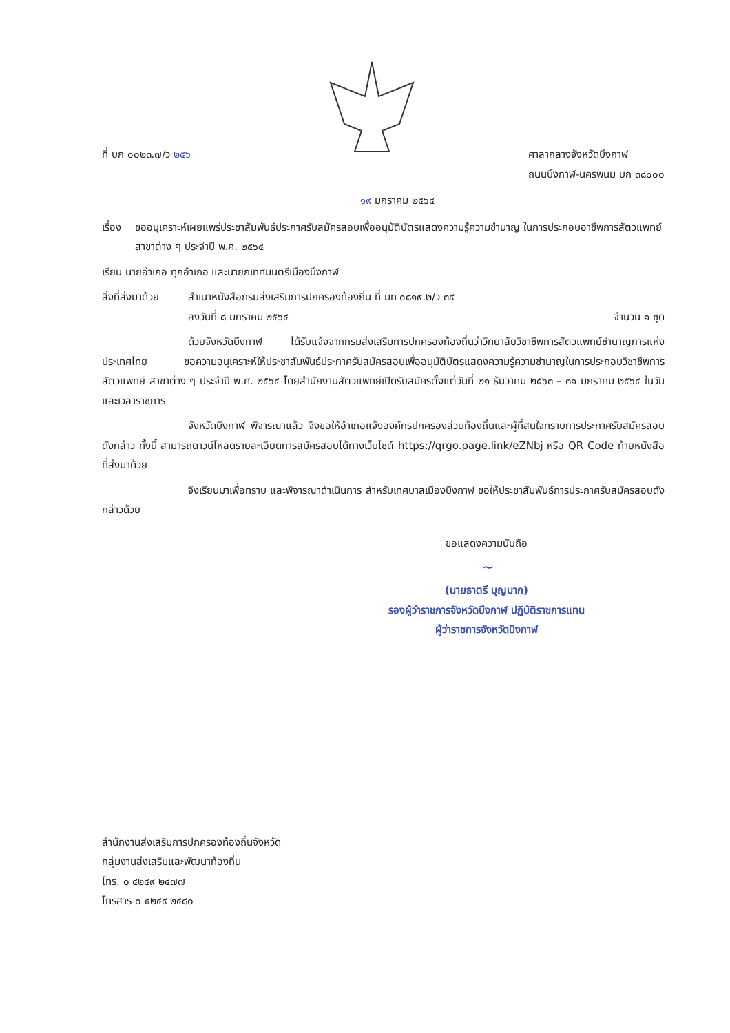ที่ บก ๐๐๒๓.๗/ว ๒๕๖ ศาลากลางจังหวัดบึงกาฬ
ถนนบึงกาฬ-นครพนม บก ๓๘๐๐๐
๑๙ มกราคม ๒๕๖๔
เรื่อง ขออนุเคราะห์เผยแพร่ประชาสัมพันธ์ประกาศรับสมัครสอบเพื่ออนุมัติบัตรแสดงความรู้ความชำนาญ ในการประกอบอาชีพการสัตวแพทย์ สาขาต่าง ๆ ประจำปี พ.ศ. ๒๕๖๔
เรียน นายอำเภอ ทุกอำเภอ และนายกเทศมนตรีเมืองบึงกาฬ
สิ่งที่ส่งมาด้วย
สำเนาหนังสือกรมส่งเสริมการปกครองท้องถิ่น ที่ มท ๐๘๑๙.๒/ว ๓๙
ลงวันที่ ๘ มกราคม ๒๕๖๔ จำนวน ๑ ชุด
ด้วยจังหวัดบึงกาฬ ได้รับแจ้งจากกรมส่งเสริมการปกครองท้องถิ่นว่าวิทยาลัยวิชาชีพการสัตวแพทย์ชำนาญการแห่งประเทศไทย ขอความอนุเคราะห์ให้ประชาสัมพันธ์ประกาศรับสมัครสอบเพื่ออนุมัติบัตรแสดงความรู้ความชำนาญในการประกอบวิชาชีพการสัตวแพทย์ สาขาต่าง ๆ ประจำปี พ.ศ. ๒๕๖๔ โดยสำนักงานสัตวแพทย์เปิดรับสมัครตั้งแต่วันที่ ๒๑ ธันวาคม ๒๕๖๓ – ๓๑ มกราคม ๒๕๖๔ ในวันและเวลาราชการ
จังหวัดบึงกาฬ พิจารณาแล้ว จึงขอให้อำเภอแจ้งองค์กรปกครองส่วนท้องถิ่นและผู้ที่สนใจทราบการประกาศรับสมัครสอบดังกล่าว ทั้งนี้ สามารถดาวน์โหลดรายละเอียดการสมัครสอบได้ทางเว็บไซต์ https://qrgo.page.link/eZNbj หรือ QR Code ท้ายหนังสือที่ส่งมาด้วย
จึงเรียนมาเพื่อทราบ และพิจารณาดำเนินการ สำหรับเทศบาลเมืองบึงกาฬ ขอให้ประชาสัมพันธ์การประกาศรับสมัครสอบดังกล่าวด้วย
ขอแสดงความนับถือ
~
(นายธาตรี บุญมาก)
รองผู้ว่าราชการจังหวัดบึงกาฬ ปฏิบัติราชการแทน
ผู้ว่าราชการจังหวัดบึงกาฬ
สำนักงานส่งเสริมการปกครองท้องถิ่นจังหวัด
กลุ่มงานส่งเสริมและพัฒนาท้องถิ่น
โทร. ๐ ๔๒๔๙ ๒๔๗๗
โทรสาร ๐ ๔๒๔๙ ๒๔๘๐